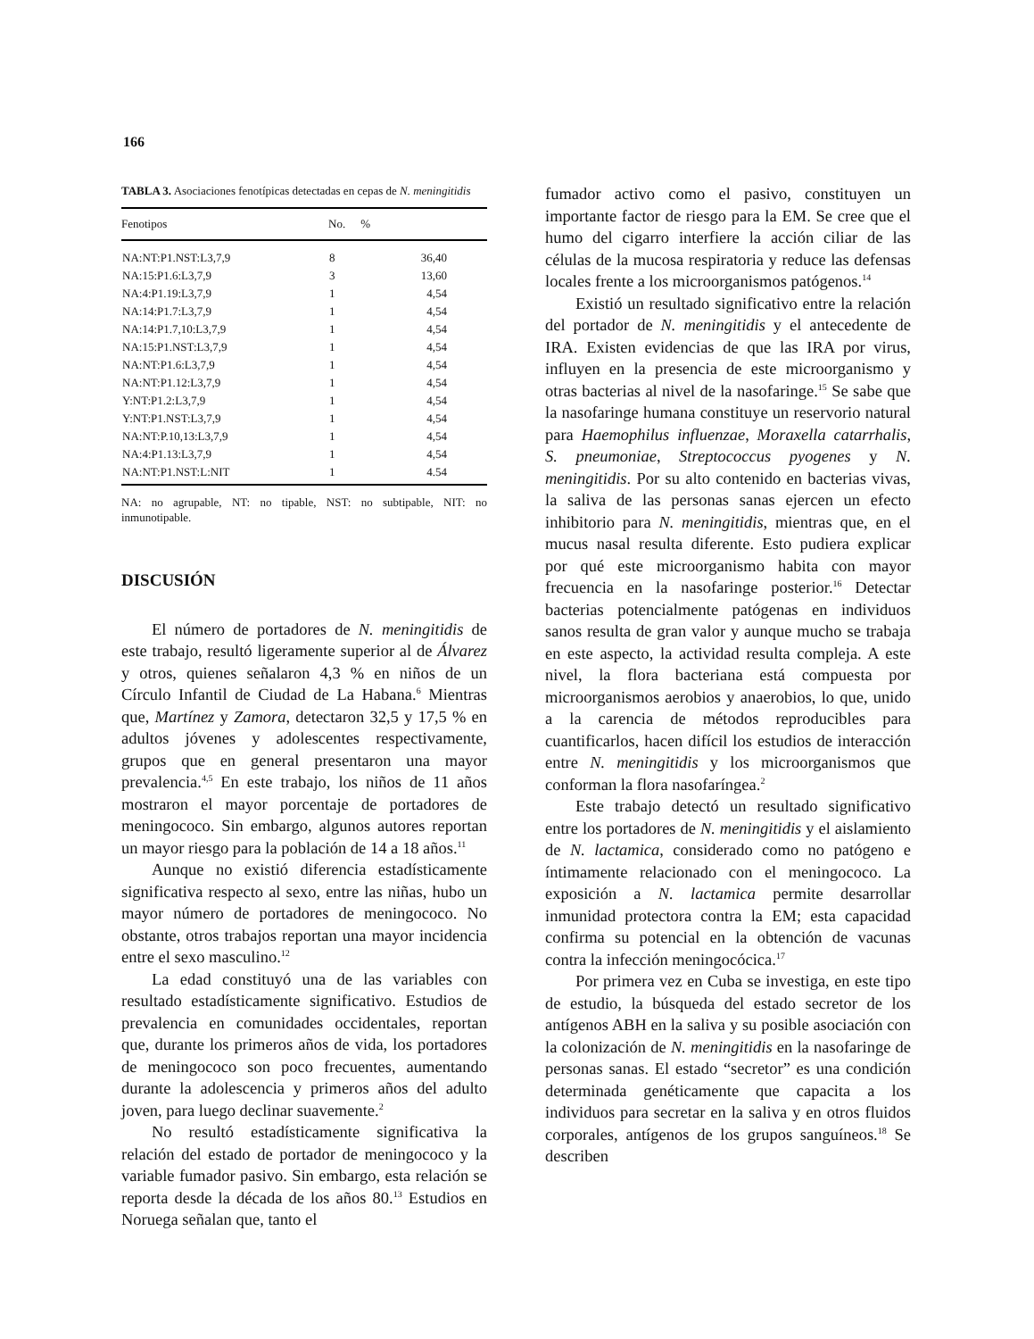166
TABLA 3. Asociaciones fenotípicas detectadas en cepas de N. meningitidis
| Fenotipos | No. | % |
| --- | --- | --- |
| NA:NT:P1.NST:L3,7,9 | 8 | 36,40 |
| NA:15:P1.6:L3,7,9 | 3 | 13,60 |
| NA:4:P1.19:L3,7,9 | 1 | 4,54 |
| NA:14:P1.7:L3,7,9 | 1 | 4,54 |
| NA:14:P1.7,10:L3,7,9 | 1 | 4,54 |
| NA:15:P1.NST:L3,7,9 | 1 | 4,54 |
| NA:NT:P1.6:L3,7,9 | 1 | 4,54 |
| NA:NT:P1.12:L3,7,9 | 1 | 4,54 |
| Y:NT:P1.2:L3,7,9 | 1 | 4,54 |
| Y:NT:P1.NST:L3,7,9 | 1 | 4,54 |
| NA:NT:P.10,13:L3,7,9 | 1 | 4,54 |
| NA:4:P1.13:L3,7,9 | 1 | 4,54 |
| NA:NT:P1.NST:L:NIT | 1 | 4.54 |
NA: no agrupable, NT: no tipable, NST: no subtipable, NIT: no inmunotipable.
DISCUSIÓN
El número de portadores de N. meningitidis de este trabajo, resultó ligeramente superior al de Álvarez y otros, quienes señalaron 4,3 % en niños de un Círculo Infantil de Ciudad de La Habana.<sup>6</sup> Mientras que, Martínez y Zamora, detectaron 32,5 y 17,5 % en adultos jóvenes y adolescentes respectivamente, grupos que en general presentaron una mayor prevalencia.<sup>4,5</sup> En este trabajo, los niños de 11 años mostraron el mayor porcentaje de portadores de meningococo. Sin embargo, algunos autores reportan un mayor riesgo para la población de 14 a 18 años.<sup>11</sup>
Aunque no existió diferencia estadísticamente significativa respecto al sexo, entre las niñas, hubo un mayor número de portadores de meningococo. No obstante, otros trabajos reportan una mayor incidencia entre el sexo masculino.<sup>12</sup>
La edad constituyó una de las variables con resultado estadísticamente significativo. Estudios de prevalencia en comunidades occidentales, reportan que, durante los primeros años de vida, los portadores de meningococo son poco frecuentes, aumentando durante la adolescencia y primeros años del adulto joven, para luego declinar suavemente.<sup>2</sup>
No resultó estadísticamente significativa la relación del estado de portador de meningococo y la variable fumador pasivo. Sin embargo, esta relación se reporta desde la década de los años 80.<sup>13</sup> Estudios en Noruega señalan que, tanto el
fumador activo como el pasivo, constituyen un importante factor de riesgo para la EM. Se cree que el humo del cigarro interfiere la acción ciliar de las células de la mucosa respiratoria y reduce las defensas locales frente a los microorganismos patógenos.<sup>14</sup>
Existió un resultado significativo entre la relación del portador de N. meningitidis y el antecedente de IRA. Existen evidencias de que las IRA por virus, influyen en la presencia de este microorganismo y otras bacterias al nivel de la nasofaringe.<sup>15</sup> Se sabe que la nasofaringe humana constituye un reservorio natural para Haemophilus influenzae, Moraxella catarrhalis, S. pneumoniae, Streptococcus pyogenes y N. meningitidis. Por su alto contenido en bacterias vivas, la saliva de las personas sanas ejercen un efecto inhibitorio para N. meningitidis, mientras que, en el mucus nasal resulta diferente. Esto pudiera explicar por qué este microorganismo habita con mayor frecuencia en la nasofaringe posterior.<sup>16</sup> Detectar bacterias potencialmente patógenas en individuos sanos resulta de gran valor y aunque mucho se trabaja en este aspecto, la actividad resulta compleja. A este nivel, la flora bacteriana está compuesta por microorganismos aerobios y anaerobios, lo que, unido a la carencia de métodos reproducibles para cuantificarlos, hacen difícil los estudios de interacción entre N. meningitidis y los microorganismos que conforman la flora nasofaríngea.<sup>2</sup>
Este trabajo detectó un resultado significativo entre los portadores de N. meningitidis y el aislamiento de N. lactamica, considerado como no patógeno e íntimamente relacionado con el meningococo. La exposición a N. lactamica permite desarrollar inmunidad protectora contra la EM; esta capacidad confirma su potencial en la obtención de vacunas contra la infección meningocócica.<sup>17</sup>
Por primera vez en Cuba se investiga, en este tipo de estudio, la búsqueda del estado secretor de los antígenos ABH en la saliva y su posible asociación con la colonización de N. meningitidis en la nasofaringe de personas sanas. El estado “secretor” es una condición determinada genéticamente que capacita a los individuos para secretar en la saliva y en otros fluidos corporales, antígenos de los grupos sanguíneos.<sup>18</sup> Se describen